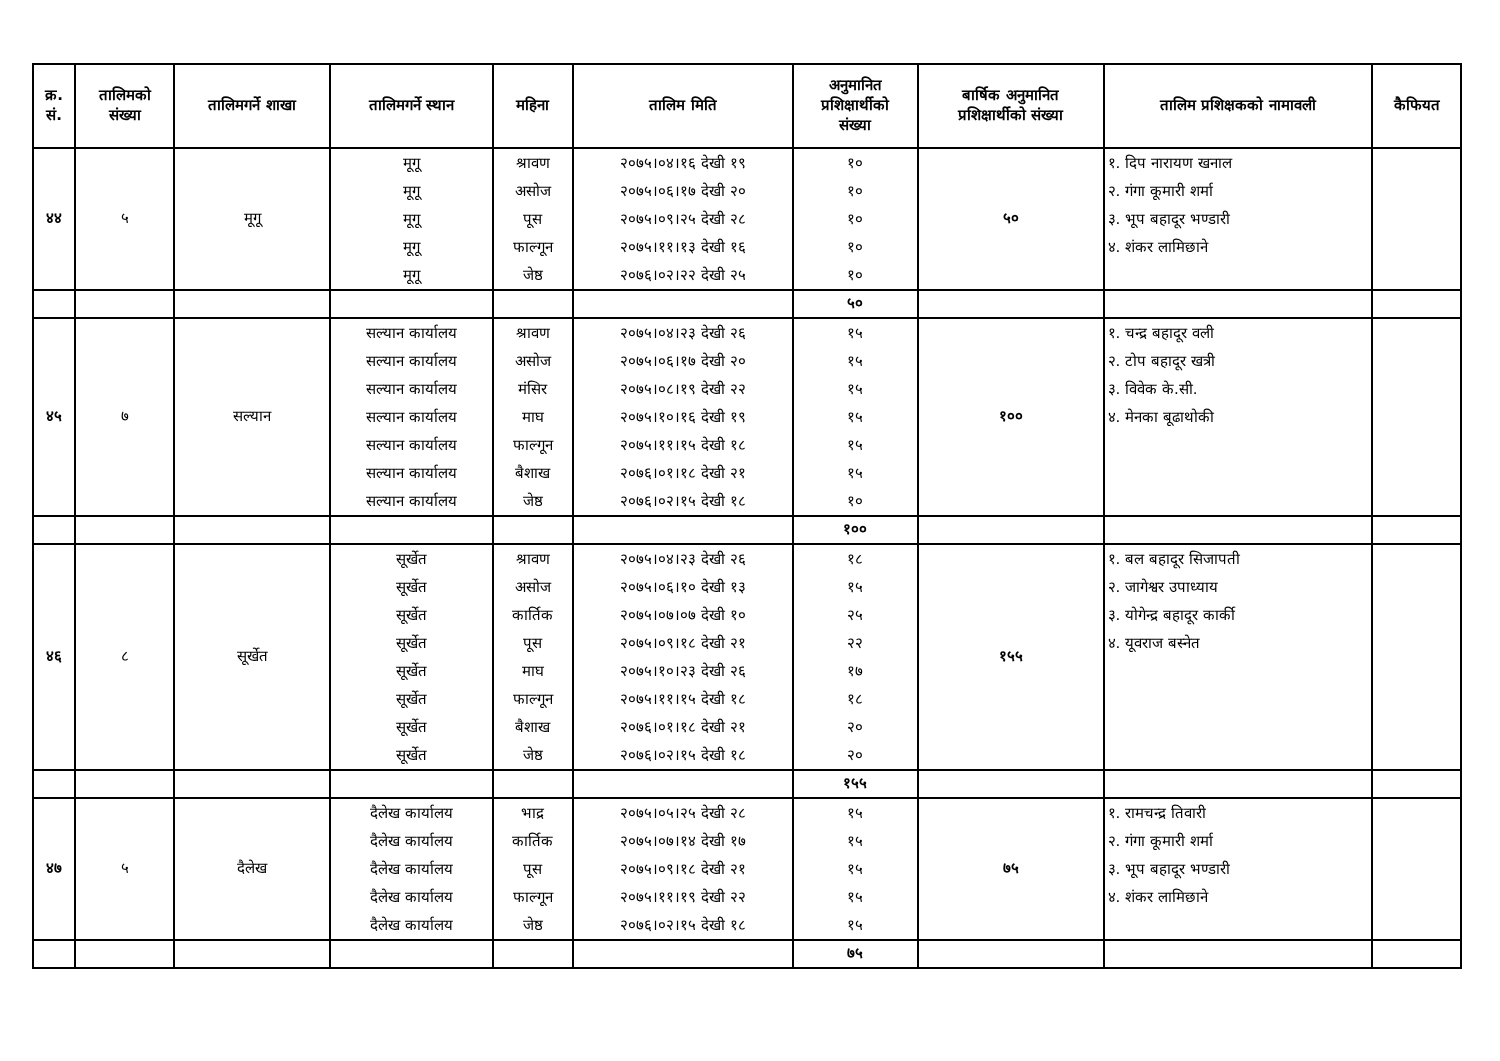| क्र. सं. | तालिमको संख्या | तालिमगर्ने शाखा | तालिमगर्ने स्थान | महिना | तालिम मिति | अनुमानित प्रशिक्षार्थीको संख्या | बार्षिक अनुमानित प्रशिक्षार्थीको संख्या | तालिम प्रशिक्षकको नामावली | कैफियत |
| --- | --- | --- | --- | --- | --- | --- | --- | --- | --- |
| ४४ | ५ | मूगू | मूगू मूगू मूगू मूगू मूगू | श्रावण असोज पूस फाल्गून जेष्ठ | २०७५।०४।१६ देखी १९ २०७५।०६।१७ देखी २० २०७५।०९।२५ देखी २८ २०७५।११।१३ देखी १६ २०७६।०२।२२ देखी २५ | १० १० १० १० १० | ५० | १. दिप नारायण खनाल २. गंगा कूमारी शर्मा ३. भूप बहादूर भण्डारी ४. शंकर लामिछाने | |
| | | | | | | ५० | | | |
| ४५ | ७ | सल्यान | सल्यान कार्यालय सल्यान कार्यालय सल्यान कार्यालय सल्यान कार्यालय सल्यान कार्यालय सल्यान कार्यालय सल्यान कार्यालय | श्रावण असोज मंसिर माघ फाल्गून बैशाख जेष्ठ | २०७५।०४।२३ देखी २६ २०७५।०६।१७ देखी २० २०७५।०८।१९ देखी २२ २०७५।१०।१६ देखी १९ २०७५।११।१५ देखी १८ २०७६।०१।१८ देखी २१ २०७६।०२।१५ देखी १८ | १५ १५ १५ १५ १५ १५ १० | १०० | १. चन्द्र बहादूर वली २. टोप बहादूर खत्री ३. विवेक के.सी. ४. मेनका बूढाथोकी | |
| | | | | | | १०० | | | |
| ४६ | ८ | सूर्खेत | सूर्खेत सूर्खेत सूर्खेत सूर्खेत सूर्खेत सूर्खेत सूर्खेत सूर्खेत | श्रावण असोज कार्तिक पूस माघ फाल्गून बैशाख जेष्ठ | २०७५।०४।२३ देखी २६ २०७५।०६।१० देखी १३ २०७५।०७।०७ देखी १० २०७५।०९।१८ देखी २१ २०७५।१०।२३ देखी २६ २०७५।११।१५ देखी १८ २०७६।०१।१८ देखी २१ २०७६।०२।१५ देखी १८ | १८ १५ २५ २२ १७ १८ २० २० | १५५ | १. बल बहादूर सिजापती २. जागेश्वर उपाध्याय ३. योगेन्द्र बहादूर कार्की ४. यूवराज बस्नेत | |
| | | | | | | १५५ | | | |
| ४७ | ५ | दैलेख | दैलेख कार्यालय दैलेख कार्यालय दैलेख कार्यालय दैलेख कार्यालय दैलेख कार्यालय | भाद्र कार्तिक पूस फाल्गून जेष्ठ | २०७५।०५।२५ देखी २८ २०७५।०७।१४ देखी १७ २०७५।०९।१८ देखी २१ २०७५।११।१९ देखी २२ २०७६।०२।१५ देखी १८ | १५ १५ १५ १५ १५ | ७५ | १. रामचन्द्र तिवारी २. गंगा कूमारी शर्मा ३. भूप बहादूर भण्डारी ४. शंकर लामिछाने | |
| | | | | | | ७५ | | | |